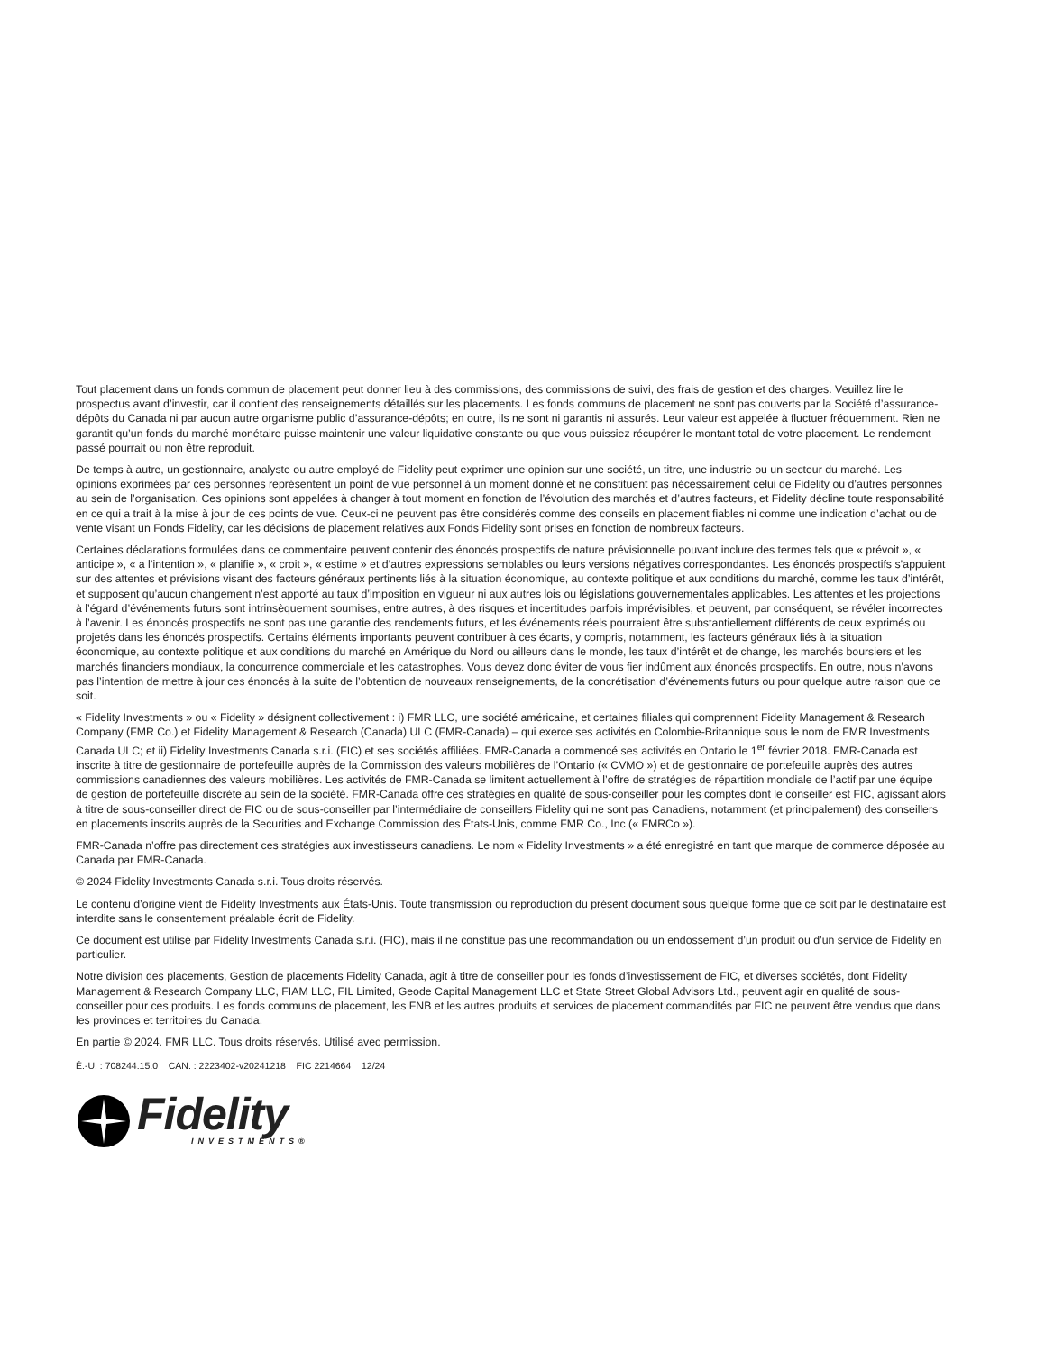Tout placement dans un fonds commun de placement peut donner lieu à des commissions, des commissions de suivi, des frais de gestion et des charges. Veuillez lire le prospectus avant d’investir, car il contient des renseignements détaillés sur les placements. Les fonds communs de placement ne sont pas couverts par la Société d’assurance-dépôts du Canada ni par aucun autre organisme public d’assurance-dépôts; en outre, ils ne sont ni garantis ni assurés. Leur valeur est appelée à fluctuer fréquemment. Rien ne garantit qu’un fonds du marché monétaire puisse maintenir une valeur liquidative constante ou que vous puissiez récupérer le montant total de votre placement. Le rendement passé pourrait ou non être reproduit.
De temps à autre, un gestionnaire, analyste ou autre employé de Fidelity peut exprimer une opinion sur une société, un titre, une industrie ou un secteur du marché. Les opinions exprimées par ces personnes représentent un point de vue personnel à un moment donné et ne constituent pas nécessairement celui de Fidelity ou d’autres personnes au sein de l’organisation. Ces opinions sont appelées à changer à tout moment en fonction de l’évolution des marchés et d’autres facteurs, et Fidelity décline toute responsabilité en ce qui a trait à la mise à jour de ces points de vue. Ceux-ci ne peuvent pas être considérés comme des conseils en placement fiables ni comme une indication d’achat ou de vente visant un Fonds Fidelity, car les décisions de placement relatives aux Fonds Fidelity sont prises en fonction de nombreux facteurs.
Certaines déclarations formulées dans ce commentaire peuvent contenir des énoncés prospectifs de nature prévisionnelle pouvant inclure des termes tels que « prévoit », « anticipe », « a l’intention », « planifie », « croit », « estime » et d’autres expressions semblables ou leurs versions négatives correspondantes. Les énoncés prospectifs s’appuient sur des attentes et prévisions visant des facteurs généraux pertinents liés à la situation économique, au contexte politique et aux conditions du marché, comme les taux d’intérêt, et supposent qu’aucun changement n’est apporté au taux d’imposition en vigueur ni aux autres lois ou législations gouvernementales applicables. Les attentes et les projections à l’égard d’événements futurs sont intrinsèquement soumises, entre autres, à des risques et incertitudes parfois imprévisibles, et peuvent, par conséquent, se révéler incorrectes à l’avenir. Les énoncés prospectifs ne sont pas une garantie des rendements futurs, et les événements réels pourraient être substantiellement différents de ceux exprimés ou projetés dans les énoncés prospectifs. Certains éléments importants peuvent contribuer à ces écarts, y compris, notamment, les facteurs généraux liés à la situation économique, au contexte politique et aux conditions du marché en Amérique du Nord ou ailleurs dans le monde, les taux d’intérêt et de change, les marchés boursiers et les marchés financiers mondiaux, la concurrence commerciale et les catastrophes. Vous devez donc éviter de vous fier indûment aux énoncés prospectifs. En outre, nous n’avons pas l’intention de mettre à jour ces énoncés à la suite de l’obtention de nouveaux renseignements, de la concrétisation d’événements futurs ou pour quelque autre raison que ce soit.
« Fidelity Investments » ou « Fidelity » désignent collectivement : i) FMR LLC, une société américaine, et certaines filiales qui comprennent Fidelity Management & Research Company (FMR Co.) et Fidelity Management & Research (Canada) ULC (FMR-Canada) – qui exerce ses activités en Colombie-Britannique sous le nom de FMR Investments Canada ULC; et ii) Fidelity Investments Canada s.r.i. (FIC) et ses sociétés affiliées. FMR-Canada a commencé ses activités en Ontario le 1<sup>er</sup> février 2018. FMR-Canada est inscrite à titre de gestionnaire de portefeuille auprès de la Commission des valeurs mobilières de l’Ontario (« CVMO ») et de gestionnaire de portefeuille auprès des autres commissions canadiennes des valeurs mobilières. Les activités de FMR-Canada se limitent actuellement à l’offre de stratégies de répartition mondiale de l’actif par une équipe de gestion de portefeuille discrète au sein de la société. FMR-Canada offre ces stratégies en qualité de sous-conseiller pour les comptes dont le conseiller est FIC, agissant alors à titre de sous-conseiller direct de FIC ou de sous-conseiller par l’intermédiaire de conseillers Fidelity qui ne sont pas Canadiens, notamment (et principalement) des conseillers en placements inscrits auprès de la Securities and Exchange Commission des États-Unis, comme FMR Co., Inc (« FMRCo »).
FMR-Canada n’offre pas directement ces stratégies aux investisseurs canadiens. Le nom « Fidelity Investments » a été enregistré en tant que marque de commerce déposée au Canada par FMR-Canada.
© 2024 Fidelity Investments Canada s.r.i. Tous droits réservés.
Le contenu d’origine vient de Fidelity Investments aux États-Unis. Toute transmission ou reproduction du présent document sous quelque forme que ce soit par le destinataire est interdite sans le consentement préalable écrit de Fidelity.
Ce document est utilisé par Fidelity Investments Canada s.r.i. (FIC), mais il ne constitue pas une recommandation ou un endossement d’un produit ou d’un service de Fidelity en particulier.
Notre division des placements, Gestion de placements Fidelity Canada, agit à titre de conseiller pour les fonds d’investissement de FIC, et diverses sociétés, dont Fidelity Management & Research Company LLC, FIAM LLC, FIL Limited, Geode Capital Management LLC et State Street Global Advisors Ltd., peuvent agir en qualité de sous-conseiller pour ces produits. Les fonds communs de placement, les FNB et les autres produits et services de placement commandités par FIC ne peuvent être vendus que dans les provinces et territoires du Canada.
En partie © 2024. FMR LLC. Tous droits réservés. Utilisé avec permission.
É.-U. : 708244.15.0 CAN. : 2223402-v20241218 FIC 2214664 12/24
Fidelity
INVESTMENTS®